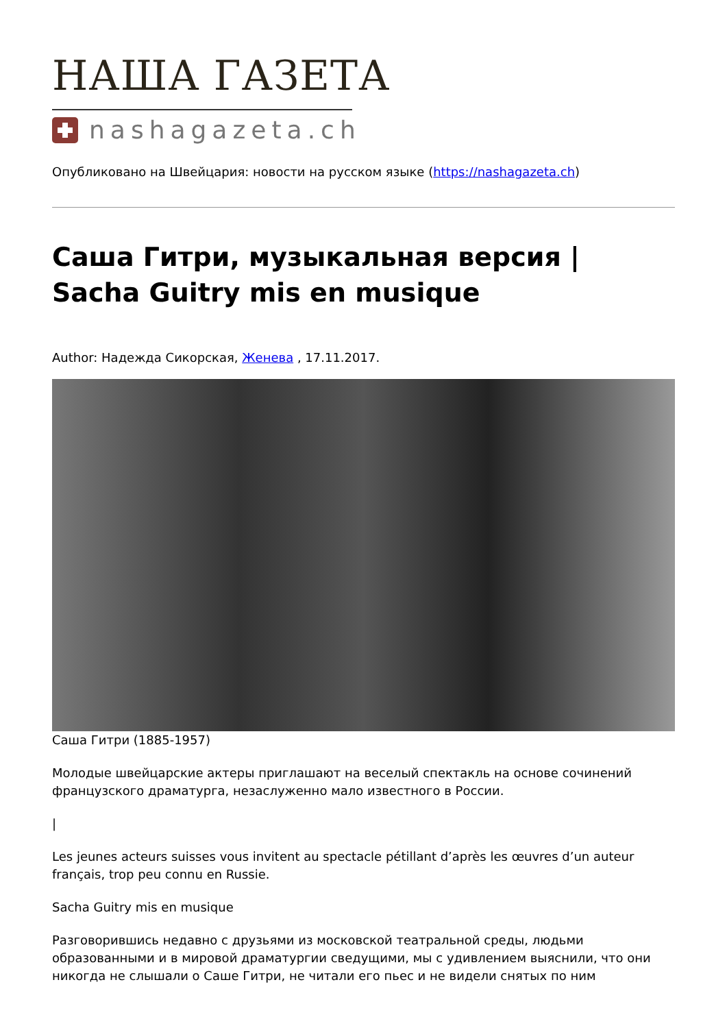НАША ГАЗЕТА
nashagazeta.ch
Опубликовано на Швейцария: новости на русском языке (https://nashagazeta.ch)
Саша Гитри, музыкальная версия | Sacha Guitry mis en musique
Author: Надежда Сикорская, Женева , 17.11.2017.
Саша Гитри (1885-1957)
Молодые швейцарские актеры приглашают на веселый спектакль на основе сочинений французского драматурга, незаслуженно мало известного в России.
|
Les jeunes acteurs suisses vous invitent au spectacle pétillant d’après les œuvres d’un auteur français, trop peu connu en Russie.
Sacha Guitry mis en musique
Разговорившись недавно с друзьями из московской театральной среды, людьми образованными и в мировой драматургии сведущими, мы с удивлением выяснили, что они никогда не слышали о Саше Гитри, не читали его пьес и не видели снятых по ним